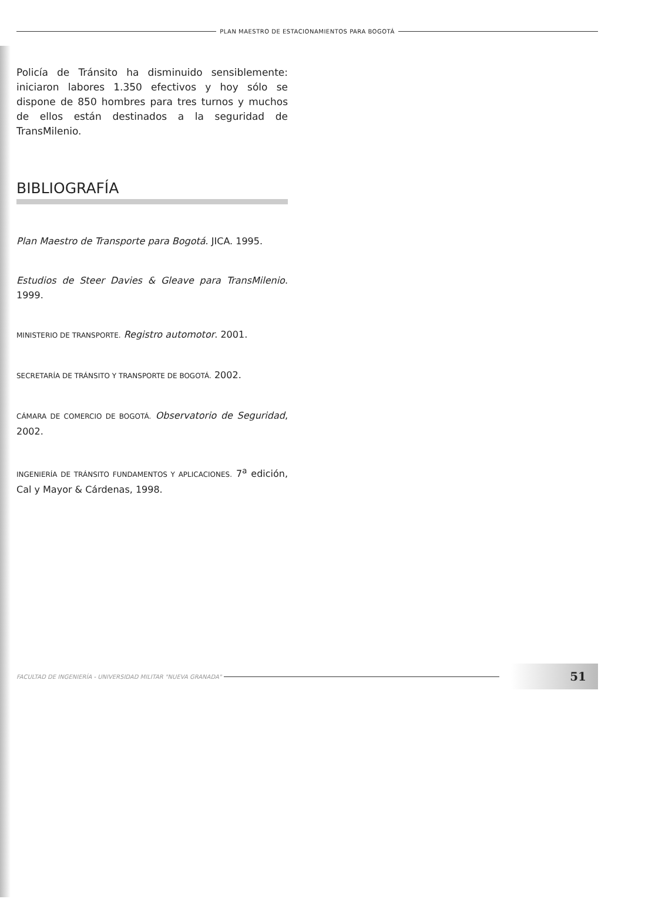PLAN MAESTRO DE ESTACIONAMIENTOS PARA BOGOTÁ
Policía de Tránsito ha disminuido sensiblemente: iniciaron labores 1.350 efectivos y hoy sólo se dispone de 850 hombres para tres turnos y muchos de ellos están destinados a la seguridad de TransMilenio.
BIBLIOGRAFÍA
Plan Maestro de Transporte para Bogotá. JICA. 1995.
Estudios de Steer Davies & Gleave para TransMilenio. 1999.
MINISTERIO DE TRANSPORTE. Registro automotor. 2001.
SECRETARÍA DE TRÁNSITO Y TRANSPORTE DE BOGOTÁ. 2002.
CÁMARA DE COMERCIO DE BOGOTÁ. Observatorio de Seguridad, 2002.
INGENIERÍA DE TRÁNSITO FUNDAMENTOS Y APLICACIONES. 7<sup>a</sup> edición, Cal y Mayor & Cárdenas, 1998.
FACULTAD DE INGENIERÍA - UNIVERSIDAD MILITAR "NUEVA GRANADA"
51